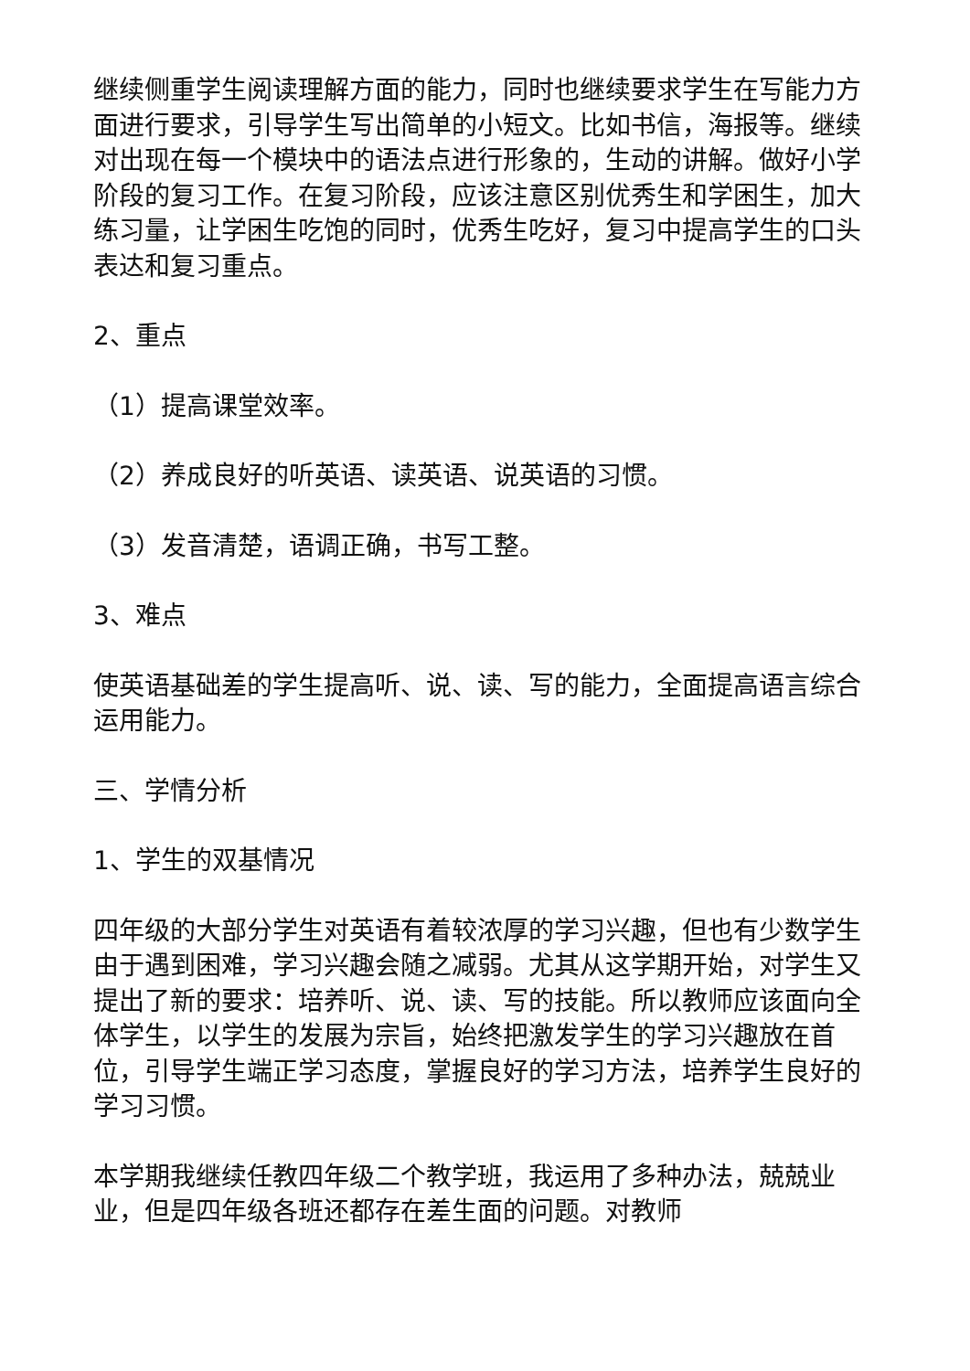继续侧重学生阅读理解方面的能力，同时也继续要求学生在写能力方面进行要求，引导学生写出简单的小短文。比如书信，海报等。继续对出现在每一个模块中的语法点进行形象的，生动的讲解。做好小学阶段的复习工作。在复习阶段，应该注意区别优秀生和学困生，加大练习量，让学困生吃饱的同时，优秀生吃好，复习中提高学生的口头表达和复习重点。
2、重点
（1）提高课堂效率。
（2）养成良好的听英语、读英语、说英语的习惯。
（3）发音清楚，语调正确，书写工整。
3、难点
使英语基础差的学生提高听、说、读、写的能力，全面提高语言综合运用能力。
三、学情分析
1、学生的双基情况
四年级的大部分学生对英语有着较浓厚的学习兴趣，但也有少数学生由于遇到困难，学习兴趣会随之减弱。尤其从这学期开始，对学生又提出了新的要求：培养听、说、读、写的技能。所以教师应该面向全体学生，以学生的发展为宗旨，始终把激发学生的学习兴趣放在首位，引导学生端正学习态度，掌握良好的学习方法，培养学生良好的学习习惯。
本学期我继续任教四年级二个教学班，我运用了多种办法，兢兢业业，但是四年级各班还都存在差生面的问题。对教师